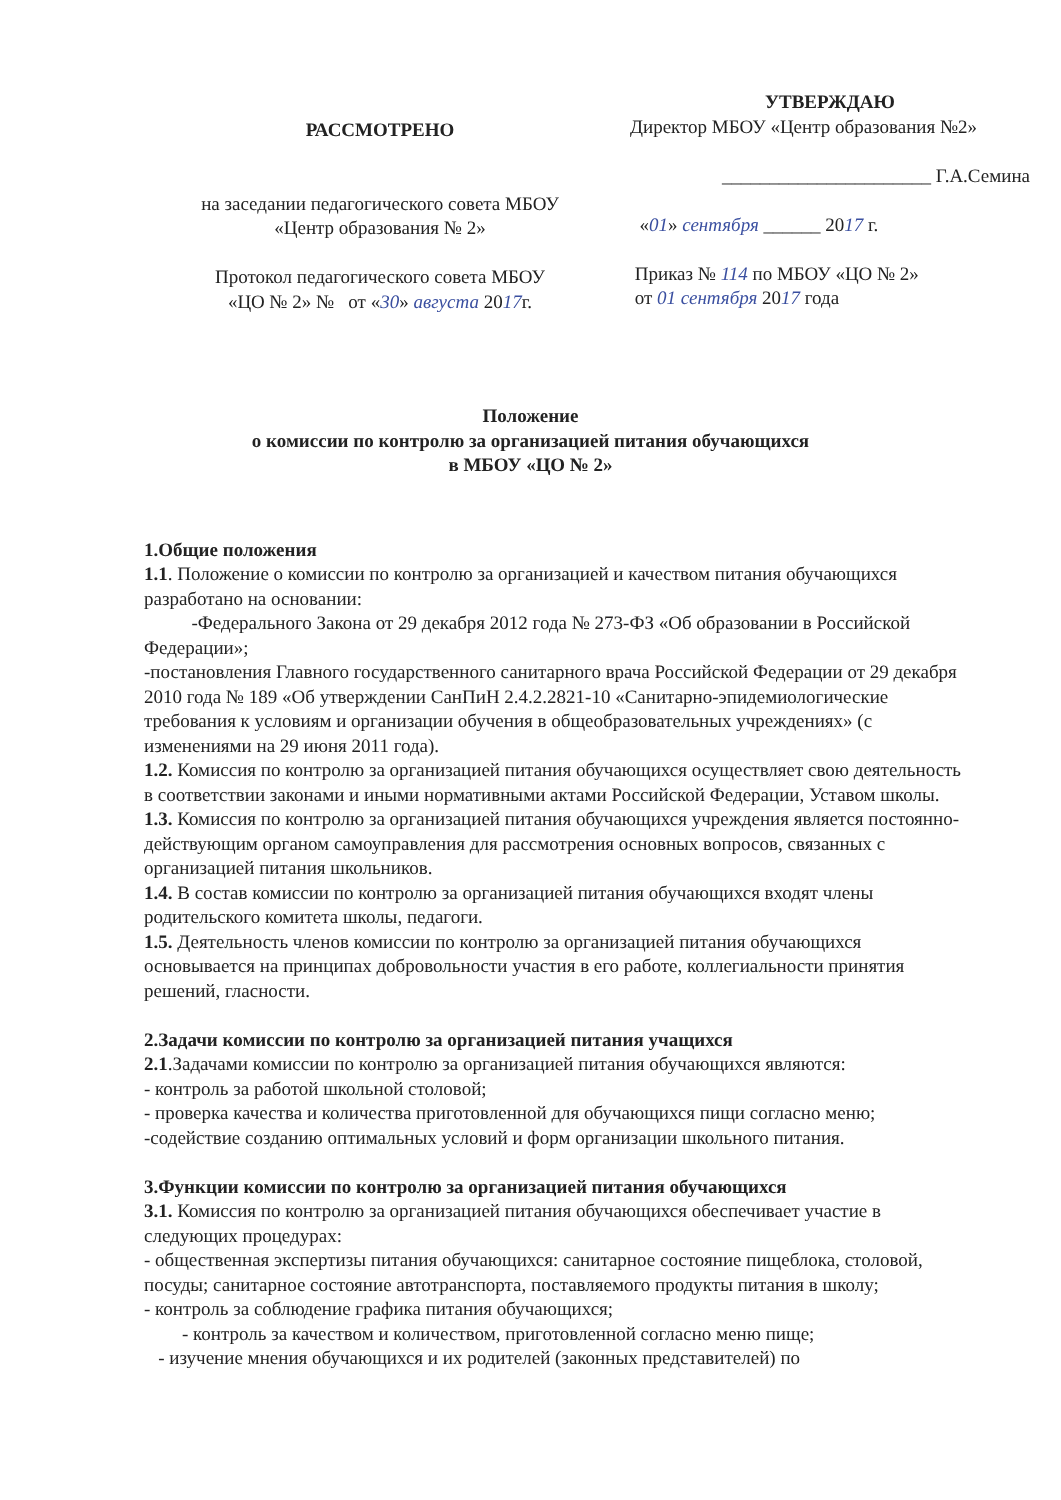РАССМОТРЕНО
на заседании педагогического совета МБОУ
«Центр образования № 2»
Протокол педагогического совета МБОУ
«ЦО № 2» № от «30» августа 2017г.
УТВЕРЖДАЮ
Директор МБОУ «Центр образования №2»
______________________ Г.А.Семина
«01» сентября ______ 2017 г.
Приказ № 114 по МБОУ «ЦО № 2»
от 01 сентября 2017 года
Положение
о комиссии по контролю за организацией питания обучающихся
в МБОУ «ЦО № 2»
1.Общие положения
1.1. Положение о комиссии по контролю за организацией и качеством питания обучающихся разработано на основании:
-Федерального Закона от 29 декабря 2012 года № 273-ФЗ «Об образовании в Российской Федерации»;
-постановления Главного государственного санитарного врача Российской Федерации от 29 декабря 2010 года № 189 «Об утверждении СанПиН 2.4.2.2821-10 «Санитарно-эпидемиологические требования к условиям и организации обучения в общеобразовательных учреждениях» (с изменениями на 29 июня 2011 года).
1.2. Комиссия по контролю за организацией питания обучающихся осуществляет свою деятельность в соответствии законами и иными нормативными актами Российской Федерации, Уставом школы.
1.3. Комиссия по контролю за организацией питания обучающихся учреждения является постоянно-действующим органом самоуправления для рассмотрения основных вопросов, связанных с организацией питания школьников.
1.4. В состав комиссии по контролю за организацией питания обучающихся входят члены родительского комитета школы, педагоги.
1.5. Деятельность членов комиссии по контролю за организацией питания обучающихся основывается на принципах добровольности участия в его работе, коллегиальности принятия решений, гласности.
2.Задачи комиссии по контролю за организацией питания учащихся
2.1.Задачами комиссии по контролю за организацией питания обучающихся являются:
- контроль за работой школьной столовой;
- проверка качества и количества приготовленной для обучающихся пищи согласно меню;
-содействие созданию оптимальных условий и форм организации школьного питания.
3.Функции комиссии по контролю за организацией питания обучающихся
3.1. Комиссия по контролю за организацией питания обучающихся обеспечивает участие в следующих процедурах:
- общественная экспертизы питания обучающихся: санитарное состояние пищеблока, столовой, посуды; санитарное состояние автотранспорта, поставляемого продукты питания в школу;
- контроль за соблюдение графика питания обучающихся;
- контроль за качеством и количеством, приготовленной согласно меню пище;
- изучение мнения обучающихся и их родителей (законных представителей) по